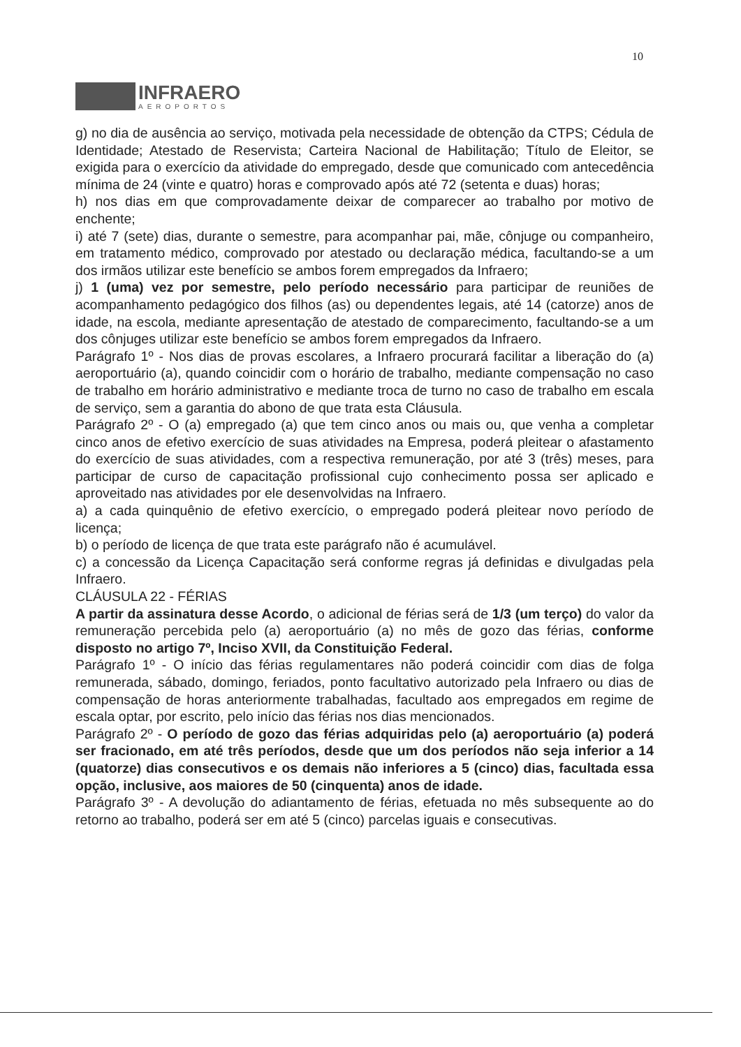10
INFRAERO
AEROPORTOS
g) no dia de ausência ao serviço, motivada pela necessidade de obtenção da CTPS; Cédula de Identidade; Atestado de Reservista; Carteira Nacional de Habilitação; Título de Eleitor, se exigida para o exercício da atividade do empregado, desde que comunicado com antecedência mínima de 24 (vinte e quatro) horas e comprovado após até 72 (setenta e duas) horas;
h) nos dias em que comprovadamente deixar de comparecer ao trabalho por motivo de enchente;
i) até 7 (sete) dias, durante o semestre, para acompanhar pai, mãe, cônjuge ou companheiro, em tratamento médico, comprovado por atestado ou declaração médica, facultando-se a um dos irmãos utilizar este benefício se ambos forem empregados da Infraero;
j) 1 (uma) vez por semestre, pelo período necessário para participar de reuniões de acompanhamento pedagógico dos filhos (as) ou dependentes legais, até 14 (catorze) anos de idade, na escola, mediante apresentação de atestado de comparecimento, facultando-se a um dos cônjuges utilizar este benefício se ambos forem empregados da Infraero.
Parágrafo 1º - Nos dias de provas escolares, a Infraero procurará facilitar a liberação do (a) aeroportuário (a), quando coincidir com o horário de trabalho, mediante compensação no caso de trabalho em horário administrativo e mediante troca de turno no caso de trabalho em escala de serviço, sem a garantia do abono de que trata esta Cláusula.
Parágrafo 2º - O (a) empregado (a) que tem cinco anos ou mais ou, que venha a completar cinco anos de efetivo exercício de suas atividades na Empresa, poderá pleitear o afastamento do exercício de suas atividades, com a respectiva remuneração, por até 3 (três) meses, para participar de curso de capacitação profissional cujo conhecimento possa ser aplicado e aproveitado nas atividades por ele desenvolvidas na Infraero.
a) a cada quinquênio de efetivo exercício, o empregado poderá pleitear novo período de licença;
b) o período de licença de que trata este parágrafo não é acumulável.
c) a concessão da Licença Capacitação será conforme regras já definidas e divulgadas pela Infraero.
CLÁUSULA 22 - FÉRIAS
A partir da assinatura desse Acordo, o adicional de férias será de 1/3 (um terço) do valor da remuneração percebida pelo (a) aeroportuário (a) no mês de gozo das férias, conforme disposto no artigo 7º, Inciso XVII, da Constituição Federal.
Parágrafo 1º - O início das férias regulamentares não poderá coincidir com dias de folga remunerada, sábado, domingo, feriados, ponto facultativo autorizado pela Infraero ou dias de compensação de horas anteriormente trabalhadas, facultado aos empregados em regime de escala optar, por escrito, pelo início das férias nos dias mencionados.
Parágrafo 2º - O período de gozo das férias adquiridas pelo (a) aeroportuário (a) poderá ser fracionado, em até três períodos, desde que um dos períodos não seja inferior a 14 (quatorze) dias consecutivos e os demais não inferiores a 5 (cinco) dias, facultada essa opção, inclusive, aos maiores de 50 (cinquenta) anos de idade.
Parágrafo 3º - A devolução do adiantamento de férias, efetuada no mês subsequente ao do retorno ao trabalho, poderá ser em até 5 (cinco) parcelas iguais e consecutivas.